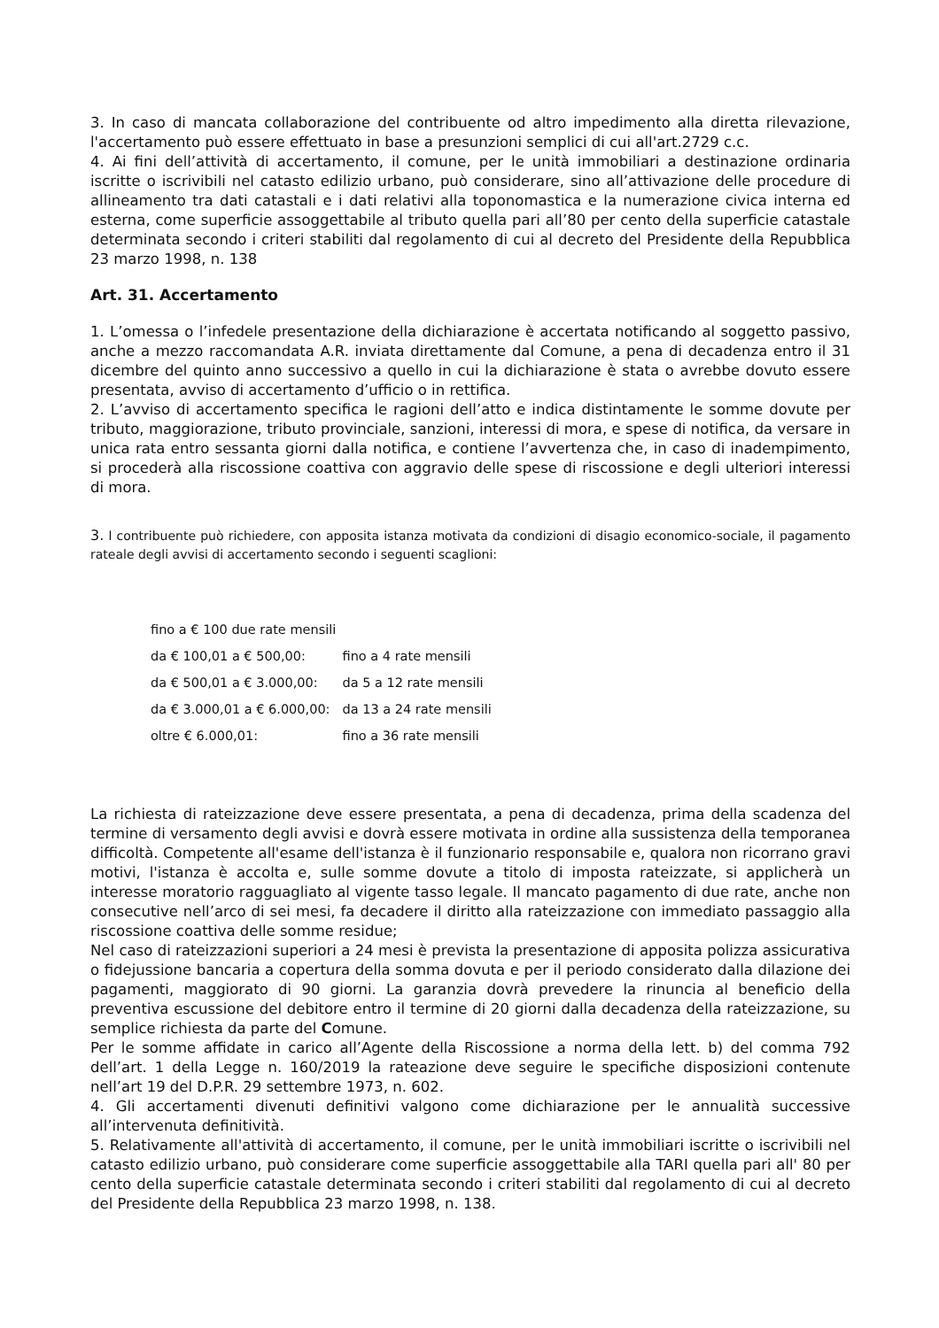3. In caso di mancata collaborazione del contribuente od altro impedimento alla diretta rilevazione, l'accertamento può essere effettuato in base a presunzioni semplici di cui all'art.2729 c.c.
4. Ai fini dell’attività di accertamento, il comune, per le unità immobiliari a destinazione ordinaria iscritte o iscrivibili nel catasto edilizio urbano, può considerare, sino all’attivazione delle procedure di allineamento tra dati catastali e i dati relativi alla toponomastica e la numerazione civica interna ed esterna, come superficie assoggettabile al tributo quella pari all’80 per cento della superficie catastale determinata secondo i criteri stabiliti dal regolamento di cui al decreto del Presidente della Repubblica 23 marzo 1998, n. 138
Art. 31. Accertamento
1. L’omessa o l’infedele presentazione della dichiarazione è accertata notificando al soggetto passivo, anche a mezzo raccomandata A.R. inviata direttamente dal Comune, a pena di decadenza entro il 31 dicembre del quinto anno successivo a quello in cui la dichiarazione è stata o avrebbe dovuto essere presentata, avviso di accertamento d’ufficio o in rettifica.
2. L’avviso di accertamento specifica le ragioni dell’atto e indica distintamente le somme dovute per tributo, maggiorazione, tributo provinciale, sanzioni, interessi di mora, e spese di notifica, da versare in unica rata entro sessanta giorni dalla notifica, e contiene l’avvertenza che, in caso di inadempimento, si procederà alla riscossione coattiva con aggravio delle spese di riscossione e degli ulteriori interessi di mora.
3. l contribuente può richiedere, con apposita istanza motivata da condizioni di disagio economico-sociale, il pagamento rateale degli avvisi di accertamento secondo i seguenti scaglioni:
| fino a € 100 due rate mensili | |
| da € 100,01 a € 500,00: | fino a 4 rate mensili |
| da € 500,01 a € 3.000,00: | da 5 a 12 rate mensili |
| da € 3.000,01 a € 6.000,00: | da 13 a 24 rate mensili |
| oltre € 6.000,01: | fino a 36 rate mensili |
La richiesta di rateizzazione deve essere presentata, a pena di decadenza, prima della scadenza del termine di versamento degli avvisi e dovrà essere motivata in ordine alla sussistenza della temporanea difficoltà. Competente all'esame dell'istanza è il funzionario responsabile e, qualora non ricorrano gravi motivi, l'istanza è accolta e, sulle somme dovute a titolo di imposta rateizzate, si applicherà un interesse moratorio ragguagliato al vigente tasso legale. Il mancato pagamento di due rate, anche non consecutive nell’arco di sei mesi, fa decadere il diritto alla rateizzazione con immediato passaggio alla riscossione coattiva delle somme residue;
Nel caso di rateizzazioni superiori a 24 mesi è prevista la presentazione di apposita polizza assicurativa o fidejussione bancaria a copertura della somma dovuta e per il periodo considerato dalla dilazione dei pagamenti, maggiorato di 90 giorni. La garanzia dovrà prevedere la rinuncia al beneficio della preventiva escussione del debitore entro il termine di 20 giorni dalla decadenza della rateizzazione, su semplice richiesta da parte del Comune.
Per le somme affidate in carico all’Agente della Riscossione a norma della lett. b) del comma 792 dell’art. 1 della Legge n. 160/2019 la rateazione deve seguire le specifiche disposizioni contenute nell’art 19 del D.P.R. 29 settembre 1973, n. 602.
4. Gli accertamenti divenuti definitivi valgono come dichiarazione per le annualità successive all’intervenuta definitività.
5. Relativamente all'attività di accertamento, il comune, per le unità immobiliari iscritte o iscrivibili nel catasto edilizio urbano, può considerare come superficie assoggettabile alla TARI quella pari all' 80 per cento della superficie catastale determinata secondo i criteri stabiliti dal regolamento di cui al decreto del Presidente della Repubblica 23 marzo 1998, n. 138.